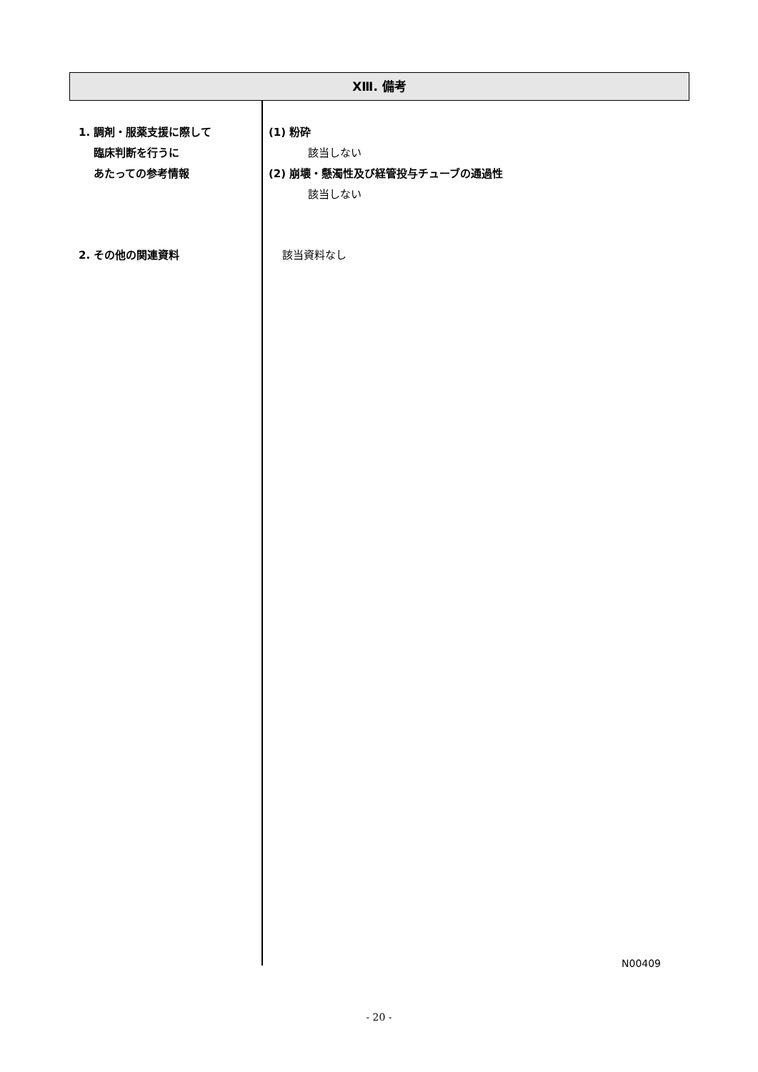XⅢ. 備考
1. 調剤・服薬支援に際して
臨床判断を行うに
あたっての参考情報
(1) 粉砕
該当しない
(2) 崩壊・懸濁性及び経管投与チューブの通過性
該当しない
2. その他の関連資料
該当資料なし
N00409
- 20 -